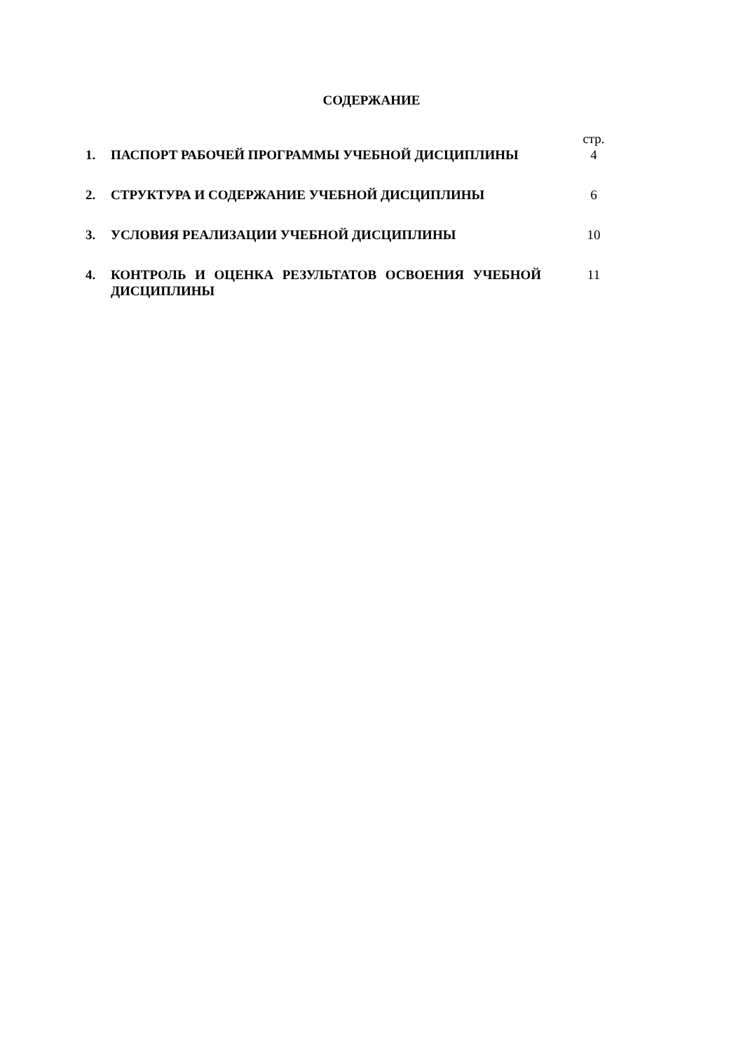СОДЕРЖАНИЕ
| | | стр. |
| 1. | ПАСПОРТ РАБОЧЕЙ ПРОГРАММЫ УЧЕБНОЙ ДИСЦИПЛИНЫ | 4 |
| 2. | СТРУКТУРА И СОДЕРЖАНИЕ УЧЕБНОЙ ДИСЦИПЛИНЫ | 6 |
| 3. | УСЛОВИЯ РЕАЛИЗАЦИИ УЧЕБНОЙ ДИСЦИПЛИНЫ | 10 |
| 4. | КОНТРОЛЬ И ОЦЕНКА РЕЗУЛЬТАТОВ ОСВОЕНИЯ УЧЕБНОЙ ДИСЦИПЛИНЫ | 11 |